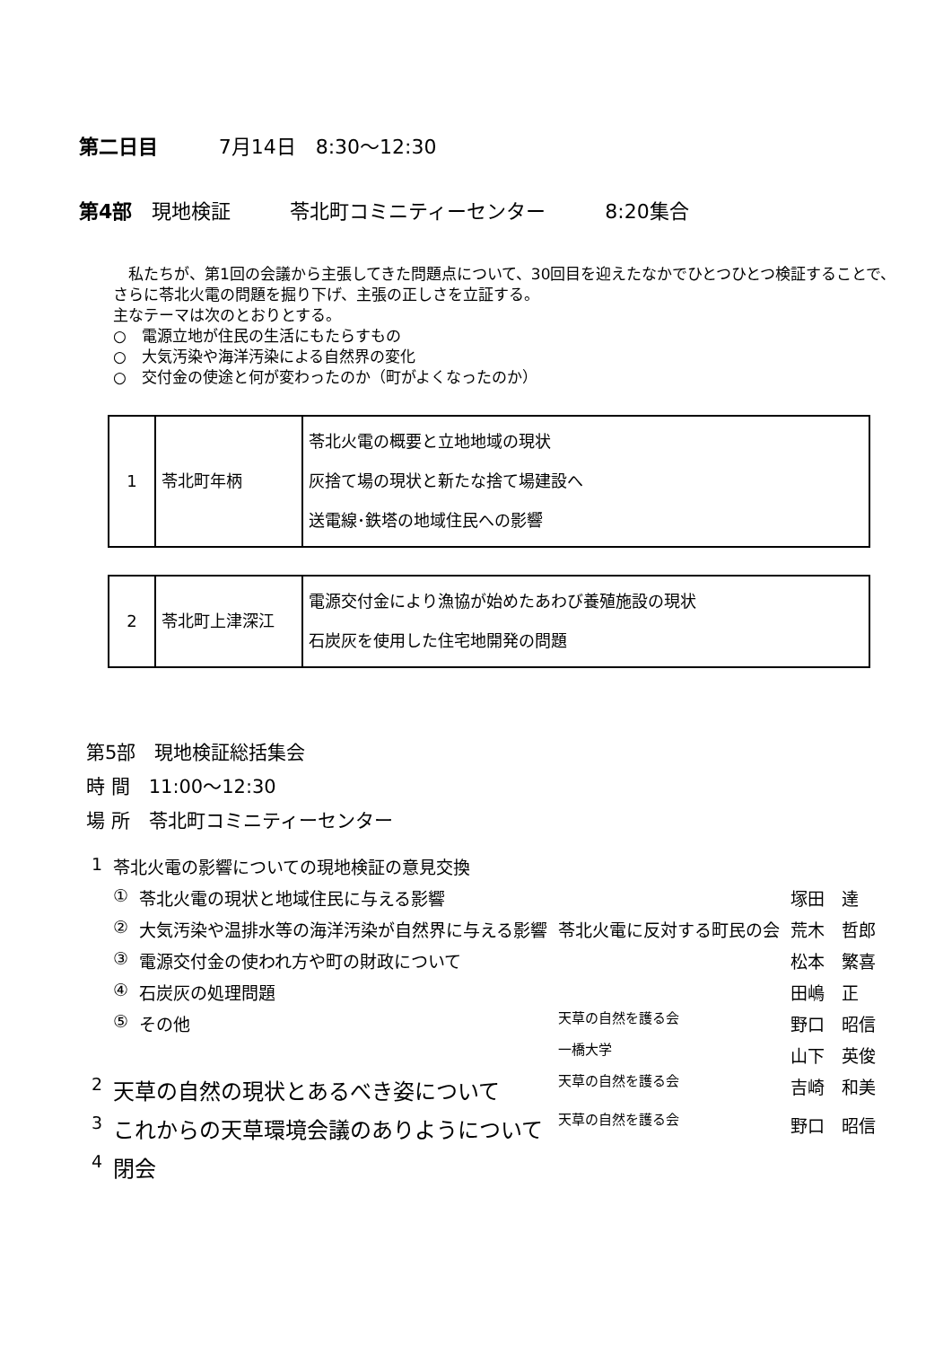第二日目 7月14日　8:30～12:30
第4部　現地検証　　　苓北町コミニティーセンター　　　8:20集合
　私たちが、第1回の会議から主張してきた問題点について、30回目を迎えたなかでひとつひとつ検証することで、さらに苓北火電の問題を掘り下げ、主張の正しさを立証する。
主なテーマは次のとおりとする。
○　電源立地が住民の生活にもたらすもの
○　大気汚染や海洋汚染による自然界の変化
○　交付金の使途と何が変わったのか（町がよくなったのか）
| 1 | 苓北町年柄 | 苓北火電の概要と立地地域の現状 灰捨て場の現状と新たな捨て場建設へ 送電線･鉄塔の地域住民への影響 |
| 2 | 苓北町上津深江 | 電源交付金により漁協が始めたあわび養殖施設の現状 石炭灰を使用した住宅地開発の問題 |
第5部　現地検証総括集会
時 間　11:00～12:30
場 所　苓北町コミニティーセンター
| 1 | 苓北火電の影響についての現地検証の意見交換 | | | |
| | ① | 苓北火電の現状と地域住民に与える影響 | | 塚田 達 |
| | ② | 大気汚染や温排水等の海洋汚染が自然界に与える影響 | 苓北火電に反対する町民の会 | 荒木 哲郎 |
| | ③ | 電源交付金の使われ方や町の財政について | | 松本 繁喜 |
| | ④ | 石炭灰の処理問題 | | 田嶋 正 |
| | ⑤ | その他 | 天草の自然を護る会 | 野口 昭信 |
| | | | 一橋大学 | 山下 英俊 |
| 2 | 天草の自然の現状とあるべき姿について | | 天草の自然を護る会 | 吉崎 和美 |
| 3 | これからの天草環境会議のありようについて | | 天草の自然を護る会 | 野口 昭信 |
| 4 | 閉会 | | | |